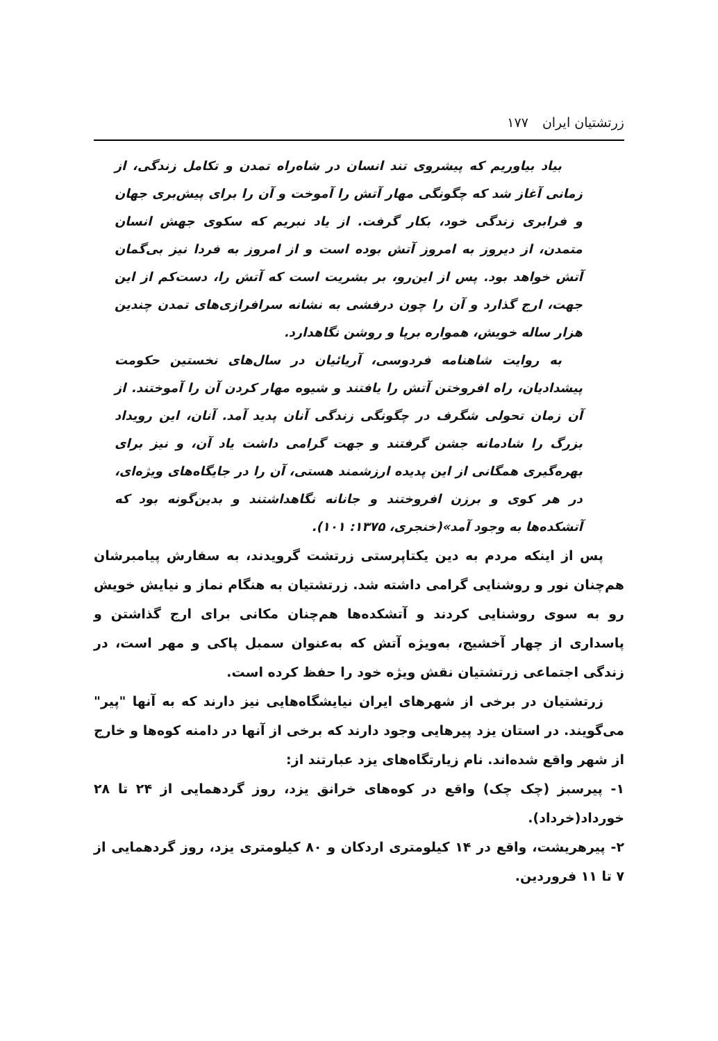زرتشتیان ایران ۱۷۷
بیاد بیاوریم که پیشروی تند انسان در شاه‌راه تمدن و تکامل زندگی، از زمانی آغاز شد که چگونگی مهار آتش را آموخت و آن را برای پیش‌بری جهان و فرابری زندگی خود، بکار گرفت. از یاد نبریم که سکوی جهش انسان متمدن، از دیروز به امروز آتش بوده است و از امروز به فردا نیز بی‌گمان آتش خواهد بود. پس از این‌رو، بر بشریت است که آتش را، دست‌کم از این جهت، ارج گذارد و آن را چون درفشی به نشانه سرافرازی‌های تمدن چندین هزار ساله خویش، همواره برپا و روشن نگاهدارد.
به روایت شاهنامه فردوسی، آریائیان در سال‌های نخستین حکومت پیشدادیان، راه افروختن آتش را یافتند و شیوه مهار کردن آن را آموختند. از آن زمان تحولی شگرف در چگونگی زندگی آنان پدید آمد. آنان، این رویداد بزرگ را شادمانه جشن گرفتند و جهت گرامی داشت یاد آن، و نیز برای بهره‌گیری همگانی از این پدیده ارزشمند هستی، آن را در جایگاه‌های ویژه‌ای، در هر کوی و برزن افروختند و جانانه نگاهداشتند و بدین‌گونه بود که آتشکده‌ها به وجود آمد»(خنجری، ۱۳۷۵: ۱۰۱).
پس از اینکه مردم به دین یکتاپرستی زرتشت گرویدند، به سفارش پیامبرشان هم‌چنان نور و روشنایی گرامی داشته شد. زرتشتیان به هنگام نماز و نیایش خویش رو به سوی روشنایی کردند و آتشکده‌ها هم‌چنان مکانی برای ارج گذاشتن و پاسداری از چهار آخشیج، به‌ویژه آتش که به‌عنوان سمبل پاکی و مهر است، در زندگی اجتماعی زرتشتیان نقش ویژه خود را حفظ کرده است.
زرتشتیان در برخی از شهرهای ایران نیایشگاه‌هایی نیز دارند که به آنها "پیر" می‌گویند. در استان یزد پیرهایی وجود دارند که برخی از آنها در دامنه کوه‌ها و خارج از شهر واقع شده‌اند. نام زیارتگاه‌های یزد عبارتند از:
۱- پیرسبز (چک چک) واقع در کوه‌های خرانق یزد، روز گردهمایی از ۲۴ تا ۲۸ خورداد(خرداد).
۲- پیرهریشت، واقع در ۱۴ کیلومتری اردکان و ۸۰ کیلومتری یزد، روز گردهمایی از ۷ تا ۱۱ فروردین.